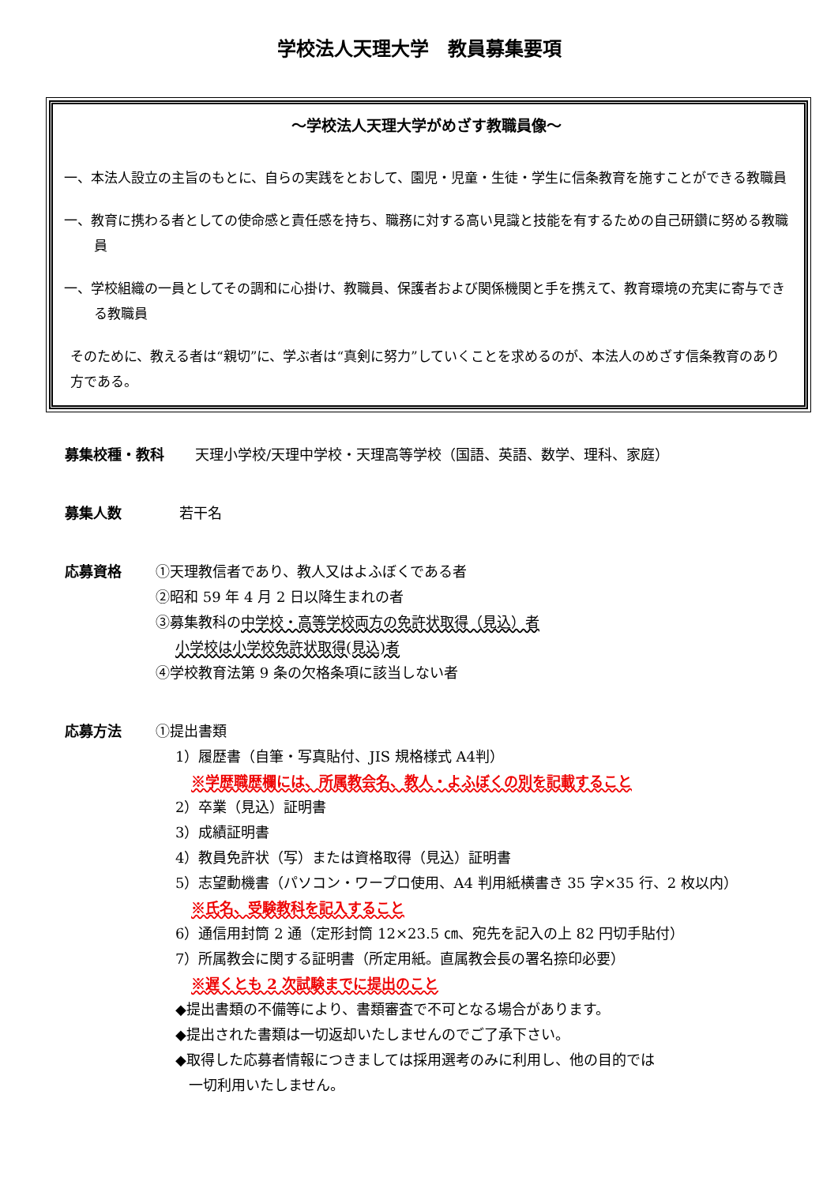学校法人天理大学　教員募集要項
～学校法人天理大学がめざす教職員像～
一、本法人設立の主旨のもとに、自らの実践をとおして、園児・児童・生徒・学生に信条教育を施すことができる教職員
一、教育に携わる者としての使命感と責任感を持ち、職務に対する高い見識と技能を有するための自己研鑽に努める教職員
一、学校組織の一員としてその調和に心掛け、教職員、保護者および関係機関と手を携えて、教育環境の充実に寄与できる教職員
そのために、教える者は“親切”に、学ぶ者は“真剣に努力”していくことを求めるのが、本法人のめざす信条教育のあり方である。
募集校種・教科 天理小学校/天理中学校・天理高等学校（国語、英語、数学、理科、家庭）
募集人数 若干名
応募資格 ①天理教信者であり、教人又はよふぼくである者
②昭和 59 年 4 月 2 日以降生まれの者
③募集教科の中学校・高等学校両方の免許状取得（見込）者
小学校は小学校免許状取得(見込)者
④学校教育法第 9 条の欠格条項に該当しない者
応募方法 ①提出書類
1）履歴書（自筆・写真貼付、JIS 規格様式 A4判）
※学歴職歴欄には、所属教会名、教人・よふぼくの別を記載すること
2）卒業（見込）証明書
3）成績証明書
4）教員免許状（写）または資格取得（見込）証明書
5）志望動機書（パソコン・ワープロ使用、A4 判用紙横書き 35 字×35 行、2 枚以内）
※氏名、受験教科を記入すること
6）通信用封筒 2 通（定形封筒 12×23.5 ㎝、宛先を記入の上 82 円切手貼付）
7）所属教会に関する証明書（所定用紙。直属教会長の署名捺印必要）
※遅くとも 2 次試験までに提出のこと
◆提出書類の不備等により、書類審査で不可となる場合があります。
◆提出された書類は一切返却いたしませんのでご了承下さい。
◆取得した応募者情報につきましては採用選考のみに利用し、他の目的では
一切利用いたしません。